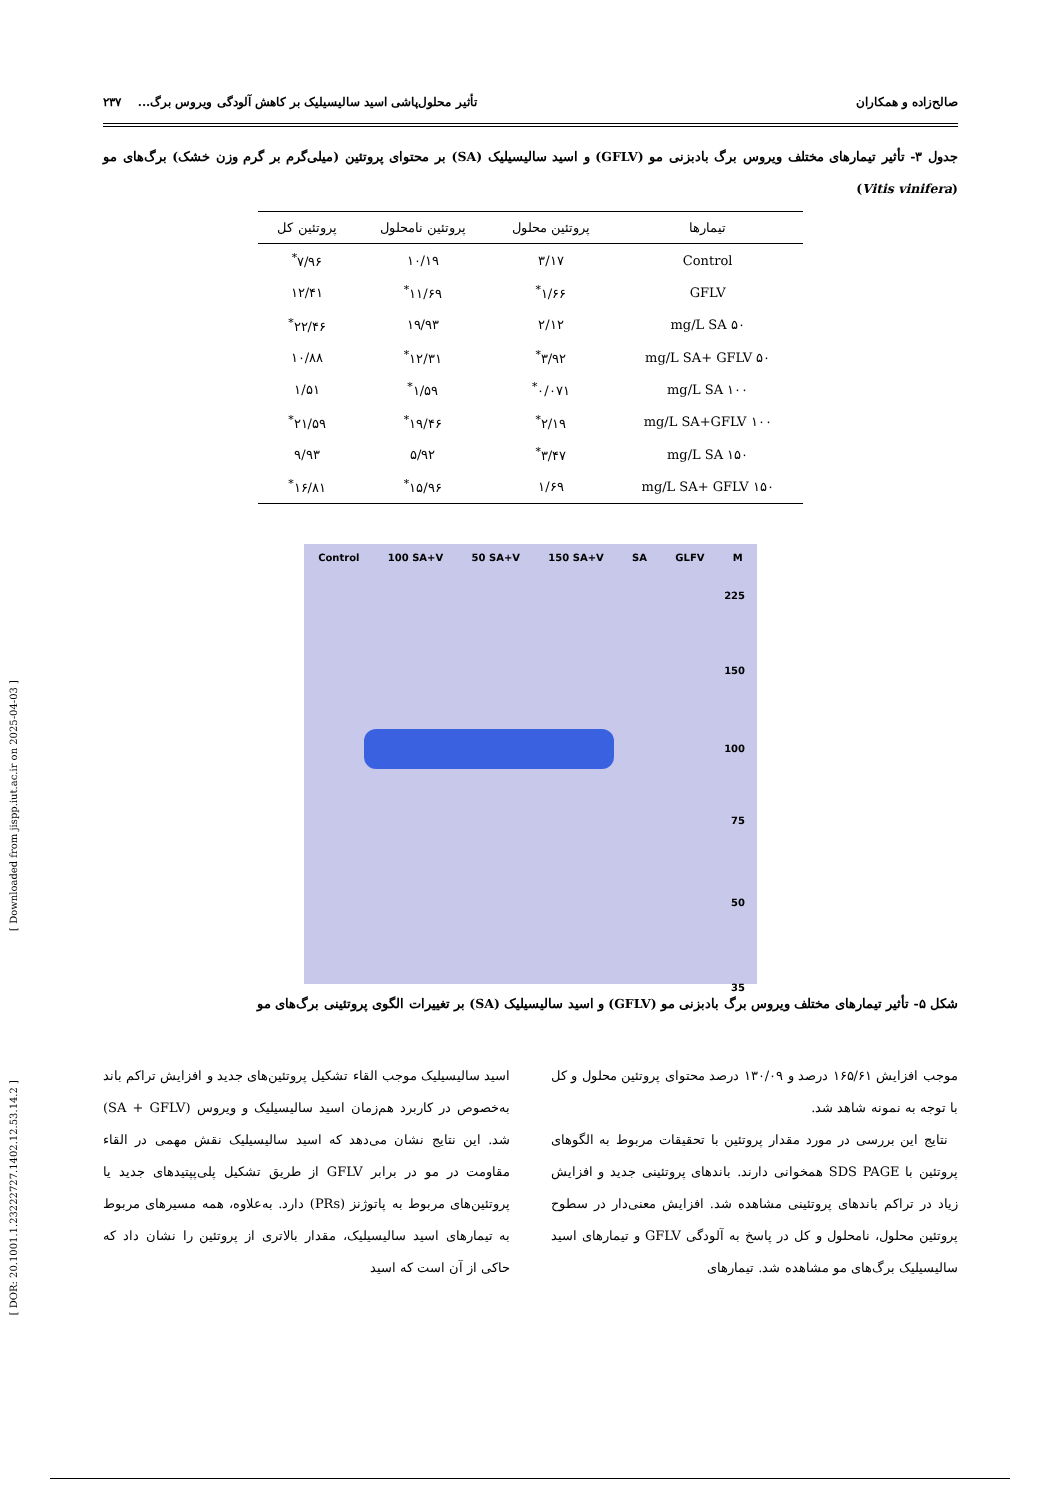[ Downloaded from jispp.iut.ac.ir on 2025-04-03 ]
[ DOR: 20.1001.1.23222727.1402.12.53.14.2 ]
صالح‌زاده و همکاران تأثیر محلول‌پاشی اسید سالیسیلیک بر کاهش آلودگی ویروس برگ... ۲۳۷
جدول ۳- تأثیر تیمارهای مختلف ویروس برگ بادبزنی مو (GFLV) و اسید سالیسیلیک (SA) بر محتوای پروتئین (میلی‌گرم بر گرم وزن خشک) برگ‌های مو (Vitis vinifera)
| تیمارها | پروتئین محلول | پروتئین نامحلول | پروتئین کل |
| --- | --- | --- | --- |
| Control | ۳/۱۷ | ۱۰/۱۹ | ۷/۹۶<sup>*</sup> |
| GFLV | ۱/۶۶<sup>*</sup> | ۱۱/۶۹<sup>*</sup> | ۱۲/۴۱ |
| ۵۰ mg/L SA | ۲/۱۲ | ۱۹/۹۳ | ۲۲/۴۶<sup>*</sup> |
| ۵۰ mg/L SA+ GFLV | ۳/۹۲<sup>*</sup> | ۱۲/۳۱<sup>*</sup> | ۱۰/۸۸ |
| ۱۰۰ mg/L SA | ۰/۰۷۱<sup>*</sup> | ۱/۵۹<sup>*</sup> | ۱/۵۱ |
| ۱۰۰ mg/L SA+GFLV | ۲/۱۹<sup>*</sup> | ۱۹/۴۶<sup>*</sup> | ۲۱/۵۹<sup>*</sup> |
| ۱۵۰ mg/L SA | ۳/۴۷<sup>*</sup> | ۵/۹۲ | ۹/۹۳ |
| ۱۵۰ mg/L SA+ GFLV | ۱/۶۹ | ۱۵/۹۶<sup>*</sup> | ۱۶/۸۱<sup>*</sup> |
Control 100 SA+V 50 SA+V 150 SA+V SA GLFV M
225
150
100
75
50
35
شکل ۵- تأثیر تیمارهای مختلف ویروس برگ بادبزنی مو (GFLV) و اسید سالیسیلیک (SA) بر تغییرات الگوی پروتئینی برگ‌های مو
موجب افزایش ۱۶۵/۶۱ درصد و ۱۳۰/۰۹ درصد محتوای پروتئین محلول و کل با توجه به نمونه شاهد شد.
نتایج این بررسی در مورد مقدار پروتئین با تحقیقات مربوط به الگوهای پروتئین با SDS PAGE همخوانی دارند. باندهای پروتئینی جدید و افزایش زیاد در تراکم باندهای پروتئینی مشاهده شد. افزایش معنی‌دار در سطوح پروتئین محلول، نامحلول و کل در پاسخ به آلودگی GFLV و تیمارهای اسید سالیسیلیک برگ‌های مو مشاهده شد. تیمارهای
اسید سالیسیلیک موجب القاء تشکیل پروتئین‌های جدید و افزایش تراکم باند به‌خصوص در کاربرد هم‌زمان اسید سالیسیلیک و ویروس (SA + GFLV) شد. این نتایج نشان می‌دهد که اسید سالیسیلیک نقش مهمی در القاء مقاومت در مو در برابر GFLV از طریق تشکیل پلی‌پپتیدهای جدید یا پروتئین‌های مربوط به پاتوژنز (PRs) دارد. به‌علاوه، همه مسیرهای مربوط به تیمارهای اسید سالیسیلیک، مقدار بالاتری از پروتئین را نشان داد که حاکی از آن است که اسید